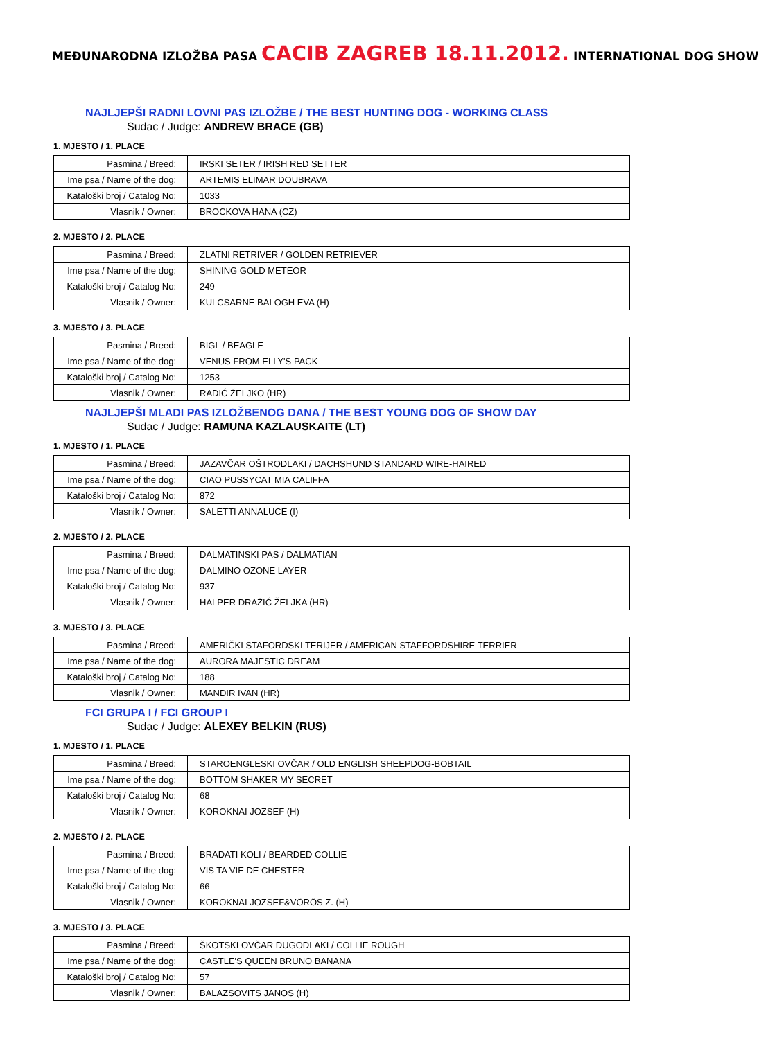MEĐUNARODNA IZLOŽBA PASA CACIB ZAGREB 18.11.2012. INTERNATIONAL DOG SHOW
NAJLJEPŠI RADNI LOVNI PAS IZLOŽBE / THE BEST HUNTING DOG - WORKING CLASS
Sudac / Judge: ANDREW BRACE (GB)
1. MJESTO / 1. PLACE
| Pasmina / Breed: | IRSKI SETER / IRISH RED SETTER |
| Ime psa / Name of the dog: | ARTEMIS ELIMAR DOUBRAVA |
| Kataloški broj / Catalog No: | 1033 |
| Vlasnik / Owner: | BROCKOVA HANA (CZ) |
2. MJESTO / 2. PLACE
| Pasmina / Breed: | ZLATNI RETRIVER / GOLDEN RETRIEVER |
| Ime psa / Name of the dog: | SHINING GOLD METEOR |
| Kataloški broj / Catalog No: | 249 |
| Vlasnik / Owner: | KULCSARNE BALOGH EVA (H) |
3. MJESTO / 3. PLACE
| Pasmina / Breed: | BIGL / BEAGLE |
| Ime psa / Name of the dog: | VENUS FROM ELLY'S PACK |
| Kataloški broj / Catalog No: | 1253 |
| Vlasnik / Owner: | RADIĆ ŽELJKO (HR) |
NAJLJEPŠI MLADI PAS IZLOŽBENOG DANA / THE BEST YOUNG DOG OF SHOW DAY
Sudac / Judge: RAMUNA KAZLAUSKAITE (LT)
1. MJESTO / 1. PLACE
| Pasmina / Breed: | JAZAVČAR OŠTRODLAKI / DACHSHUND STANDARD WIRE-HAIRED |
| Ime psa / Name of the dog: | CIAO PUSSYCAT MIA CALIFFA |
| Kataloški broj / Catalog No: | 872 |
| Vlasnik / Owner: | SALETTI ANNALUCE (I) |
2. MJESTO / 2. PLACE
| Pasmina / Breed: | DALMATINSKI PAS / DALMATIAN |
| Ime psa / Name of the dog: | DALMINO OZONE LAYER |
| Kataloški broj / Catalog No: | 937 |
| Vlasnik / Owner: | HALPER DRAŽIĆ ŽELJKA (HR) |
3. MJESTO / 3. PLACE
| Pasmina / Breed: | AMERIČKI STAFORDSKI TERIJER / AMERICAN STAFFORDSHIRE TERRIER |
| Ime psa / Name of the dog: | AURORA MAJESTIC DREAM |
| Kataloški broj / Catalog No: | 188 |
| Vlasnik / Owner: | MANDIR IVAN (HR) |
FCI GRUPA I / FCI GROUP I
Sudac / Judge: ALEXEY BELKIN (RUS)
1. MJESTO / 1. PLACE
| Pasmina / Breed: | STAROENGLESKI OVČAR / OLD ENGLISH SHEEPDOG-BOBTAIL |
| Ime psa / Name of the dog: | BOTTOM SHAKER MY SECRET |
| Kataloški broj / Catalog No: | 68 |
| Vlasnik / Owner: | KOROKNAI JOZSEF (H) |
2. MJESTO / 2. PLACE
| Pasmina / Breed: | BRADATI KOLI / BEARDED COLLIE |
| Ime psa / Name of the dog: | VIS TA VIE DE CHESTER |
| Kataloški broj / Catalog No: | 66 |
| Vlasnik / Owner: | KOROKNAI JOZSEF&VÖRÖS Z. (H) |
3. MJESTO / 3. PLACE
| Pasmina / Breed: | ŠKOTSKI OVČAR DUGODLAKI / COLLIE ROUGH |
| Ime psa / Name of the dog: | CASTLE'S QUEEN BRUNO BANANA |
| Kataloški broj / Catalog No: | 57 |
| Vlasnik / Owner: | BALAZSOVITS JANOS (H) |